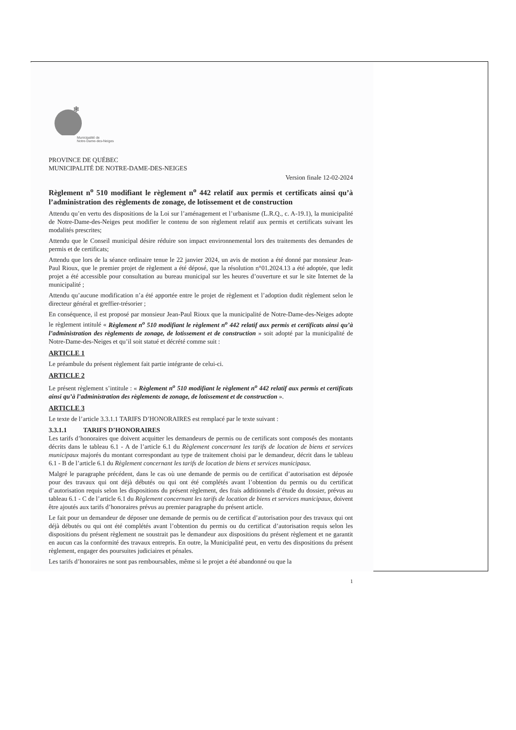❄
Municipalité de
Notre-Dame-des-Neiges
PROVINCE DE QUÉBEC
MUNICIPALITÉ DE NOTRE-DAME-DES-NEIGES
Version finale 12-02-2024
Règlement n<sup>o</sup> 510 modifiant le règlement n<sup>o</sup> 442 relatif aux permis et certificats ainsi qu’à l’administration des règlements de zonage, de lotissement et de construction
Attendu qu’en vertu des dispositions de la Loi sur l’aménagement et l’urbanisme (L.R.Q., c. A-19.1), la municipalité de Notre-Dame-des-Neiges peut modifier le contenu de son règlement relatif aux permis et certificats suivant les modalités prescrites;
Attendu que le Conseil municipal désire réduire son impact environnemental lors des traitements des demandes de permis et de certificats;
Attendu que lors de la séance ordinaire tenue le 22 janvier 2024, un avis de motion a été donné par monsieur Jean-Paul Rioux, que le premier projet de règlement a été déposé, que la résolution n°01.2024.13 a été adoptée, que ledit projet a été accessible pour consultation au bureau municipal sur les heures d’ouverture et sur le site Internet de la municipalité ;
Attendu qu’aucune modification n’a été apportée entre le projet de règlement et l’adoption dudit règlement selon le directeur général et greffier-trésorier ;
En conséquence, il est proposé par monsieur Jean-Paul Rioux que la municipalité de Notre-Dame-des-Neiges adopte le règlement intitulé « Règlement n<sup>o</sup> 510 modifiant le règlement n<sup>o</sup> 442 relatif aux permis et certificats ainsi qu’à l’administration des règlements de zonage, de lotissement et de construction » soit adopté par la municipalité de Notre-Dame-des-Neiges et qu’il soit statué et décrété comme suit :
ARTICLE 1
Le préambule du présent règlement fait partie intégrante de celui-ci.
ARTICLE 2
Le présent règlement s’intitule : « Règlement n<sup>o</sup> 510 modifiant le règlement n<sup>o</sup> 442 relatif aux permis et certificats ainsi qu’à l’administration des règlements de zonage, de lotissement et de construction ».
ARTICLE 3
Le texte de l’article 3.3.1.1 TARIFS D’HONORAIRES est remplacé par le texte suivant :
3.3.1.1 TARIFS D’HONORAIRES
Les tarifs d’honoraires que doivent acquitter les demandeurs de permis ou de certificats sont composés des montants décrits dans le tableau 6.1 - A de l’article 6.1 du Règlement concernant les tarifs de location de biens et services municipaux majorés du montant correspondant au type de traitement choisi par le demandeur, décrit dans le tableau 6.1 - B de l’article 6.1 du Règlement concernant les tarifs de location de biens et services municipaux.
Malgré le paragraphe précédent, dans le cas où une demande de permis ou de certificat d’autorisation est déposée pour des travaux qui ont déjà débutés ou qui ont été complétés avant l’obtention du permis ou du certificat d’autorisation requis selon les dispositions du présent règlement, des frais additionnels d’étude du dossier, prévus au tableau 6.1 - C de l’article 6.1 du Règlement concernant les tarifs de location de biens et services municipaux, doivent être ajoutés aux tarifs d’honoraires prévus au premier paragraphe du présent article.
Le fait pour un demandeur de déposer une demande de permis ou de certificat d’autorisation pour des travaux qui ont déjà débutés ou qui ont été complétés avant l’obtention du permis ou du certificat d’autorisation requis selon les dispositions du présent règlement ne soustrait pas le demandeur aux dispositions du présent règlement et ne garantit en aucun cas la conformité des travaux entrepris. En outre, la Municipalité peut, en vertu des dispositions du présent règlement, engager des poursuites judiciaires et pénales.
Les tarifs d’honoraires ne sont pas remboursables, même si le projet a été abandonné ou que la
1